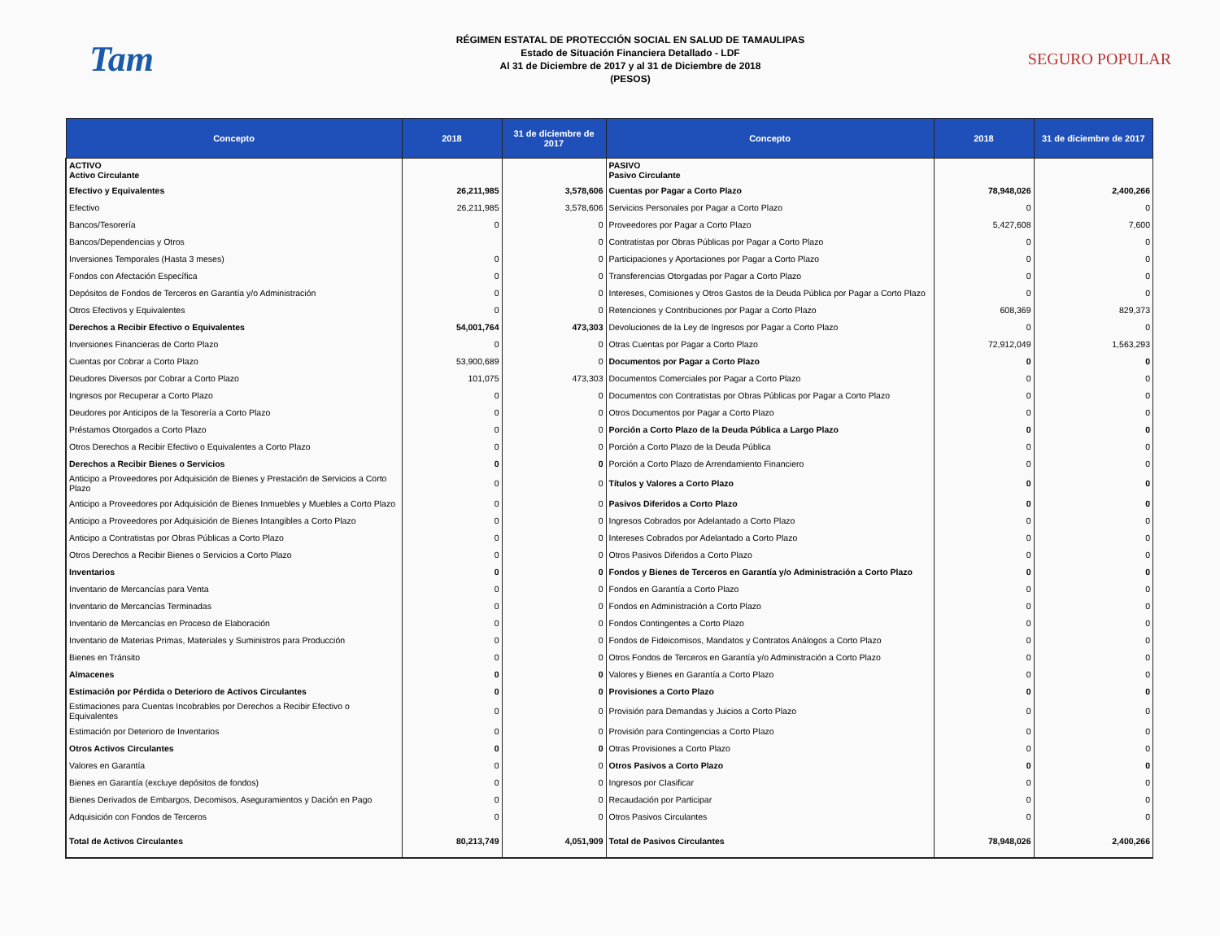Tam
RÉGIMEN ESTATAL DE PROTECCIÓN SOCIAL EN SALUD DE TAMAULIPAS
Estado de Situación Financiera Detallado - LDF
Al 31 de Diciembre de 2017 y al 31 de Diciembre de 2018
(PESOS)
SEGURO POPULAR
| Concepto | 2018 | 31 de diciembre de 2017 | Concepto | 2018 | 31 de diciembre de 2017 |
| --- | --- | --- | --- | --- | --- |
| ACTIVO Activo Circulante | | | PASIVO Pasivo Circulante | | |
| Efectivo y Equivalentes | 26,211,985 | 3,578,606 | Cuentas por Pagar a Corto Plazo | 78,948,026 | 2,400,266 |
| Efectivo | 26,211,985 | 3,578,606 | Servicios Personales por Pagar a Corto Plazo | 0 | 0 |
| Bancos/Tesorería | 0 | 0 | Proveedores por Pagar a Corto Plazo | 5,427,608 | 7,600 |
| Bancos/Dependencias y Otros | | 0 | Contratistas por Obras Públicas por Pagar a Corto Plazo | 0 | 0 |
| Inversiones Temporales (Hasta 3 meses) | 0 | 0 | Participaciones y Aportaciones por Pagar a Corto Plazo | 0 | 0 |
| Fondos con Afectación Específica | 0 | 0 | Transferencias Otorgadas por Pagar a Corto Plazo | 0 | 0 |
| Depósitos de Fondos de Terceros en Garantía y/o Administración | 0 | 0 | Intereses, Comisiones y Otros Gastos de la Deuda Pública por Pagar a Corto Plazo | 0 | 0 |
| Otros Efectivos y Equivalentes | 0 | 0 | Retenciones y Contribuciones por Pagar a Corto Plazo | 608,369 | 829,373 |
| Derechos a Recibir Efectivo o Equivalentes | 54,001,764 | 473,303 | Devoluciones de la Ley de Ingresos por Pagar a Corto Plazo | 0 | 0 |
| Inversiones Financieras de Corto Plazo | 0 | 0 | Otras Cuentas por Pagar a Corto Plazo | 72,912,049 | 1,563,293 |
| Cuentas por Cobrar a Corto Plazo | 53,900,689 | 0 | Documentos por Pagar a Corto Plazo | 0 | 0 |
| Deudores Diversos por Cobrar a Corto Plazo | 101,075 | 473,303 | Documentos Comerciales por Pagar a Corto Plazo | 0 | 0 |
| Ingresos por Recuperar a Corto Plazo | 0 | 0 | Documentos con Contratistas por Obras Públicas por Pagar a Corto Plazo | 0 | 0 |
| Deudores por Anticipos de la Tesorería a Corto Plazo | 0 | 0 | Otros Documentos por Pagar a Corto Plazo | 0 | 0 |
| Préstamos Otorgados a Corto Plazo | 0 | 0 | Porción a Corto Plazo de la Deuda Pública a Largo Plazo | 0 | 0 |
| Otros Derechos a Recibir Efectivo o Equivalentes a Corto Plazo | 0 | 0 | Porción a Corto Plazo de la Deuda Pública | 0 | 0 |
| Derechos a Recibir Bienes o Servicios | 0 | 0 | Porción a Corto Plazo de Arrendamiento Financiero | 0 | 0 |
| Anticipo a Proveedores por Adquisición de Bienes y Prestación de Servicios a Corto Plazo | 0 | 0 | Títulos y Valores a Corto Plazo | 0 | 0 |
| Anticipo a Proveedores por Adquisición de Bienes Inmuebles y Muebles a Corto Plazo | 0 | 0 | Pasivos Diferidos a Corto Plazo | 0 | 0 |
| Anticipo a Proveedores por Adquisición de Bienes Intangibles a Corto Plazo | 0 | 0 | Ingresos Cobrados por Adelantado a Corto Plazo | 0 | 0 |
| Anticipo a Contratistas por Obras Públicas a Corto Plazo | 0 | 0 | Intereses Cobrados por Adelantado a Corto Plazo | 0 | 0 |
| Otros Derechos a Recibir Bienes o Servicios a Corto Plazo | 0 | 0 | Otros Pasivos Diferidos a Corto Plazo | 0 | 0 |
| Inventarios | 0 | 0 | Fondos y Bienes de Terceros en Garantía y/o Administración a Corto Plazo | 0 | 0 |
| Inventario de Mercancías para Venta | 0 | 0 | Fondos en Garantía a Corto Plazo | 0 | 0 |
| Inventario de Mercancías Terminadas | 0 | 0 | Fondos en Administración a Corto Plazo | 0 | 0 |
| Inventario de Mercancías en Proceso de Elaboración | 0 | 0 | Fondos Contingentes a Corto Plazo | 0 | 0 |
| Inventario de Materias Primas, Materiales y Suministros para Producción | 0 | 0 | Fondos de Fideicomisos, Mandatos y Contratos Análogos a Corto Plazo | 0 | 0 |
| Bienes en Tránsito | 0 | 0 | Otros Fondos de Terceros en Garantía y/o Administración a Corto Plazo | 0 | 0 |
| Almacenes | 0 | 0 | Valores y Bienes en Garantía a Corto Plazo | 0 | 0 |
| Estimación por Pérdida o Deterioro de Activos Circulantes | 0 | 0 | Provisiones a Corto Plazo | 0 | 0 |
| Estimaciones para Cuentas Incobrables por Derechos a Recibir Efectivo o Equivalentes | 0 | 0 | Provisión para Demandas y Juicios a Corto Plazo | 0 | 0 |
| Estimación por Deterioro de Inventarios | 0 | 0 | Provisión para Contingencias a Corto Plazo | 0 | 0 |
| Otros Activos Circulantes | 0 | 0 | Otras Provisiones a Corto Plazo | 0 | 0 |
| Valores en Garantía | 0 | 0 | Otros Pasivos a Corto Plazo | 0 | 0 |
| Bienes en Garantía (excluye depósitos de fondos) | 0 | 0 | Ingresos por Clasificar | 0 | 0 |
| Bienes Derivados de Embargos, Decomisos, Aseguramientos y Dación en Pago | 0 | 0 | Recaudación por Participar | 0 | 0 |
| Adquisición con Fondos de Terceros | 0 | 0 | Otros Pasivos Circulantes | 0 | 0 |
| Total de Activos Circulantes | 80,213,749 | 4,051,909 | Total de Pasivos Circulantes | 78,948,026 | 2,400,266 |